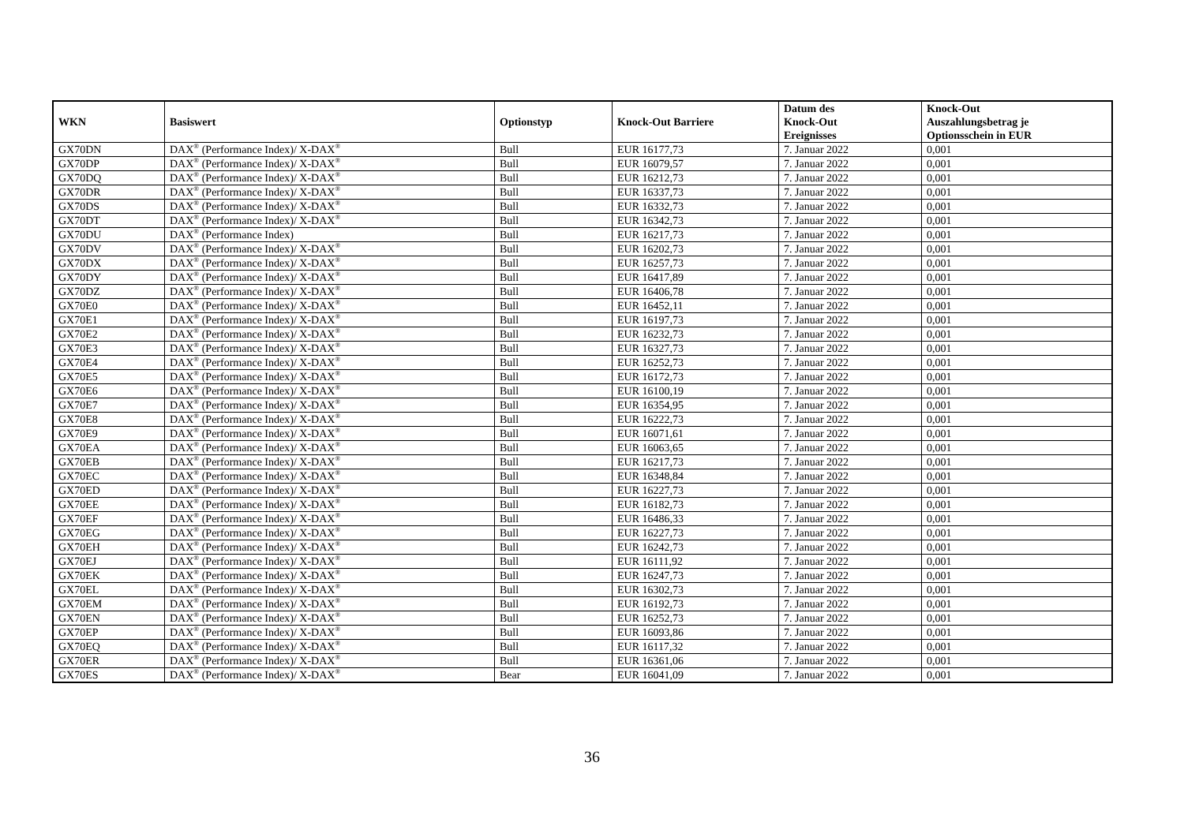| WKN | Basiswert | Optionstyp | Knock-Out Barriere | Datum des Knock-Out Ereignisses | Knock-Out Auszahlungsbetrag je Optionsschein in EUR |
| --- | --- | --- | --- | --- | --- |
| GX70DN | DAX<sup>®</sup> (Performance Index)/ X-DAX<sup>®</sup> | Bull | EUR 16177,73 | 7. Januar 2022 | 0,001 |
| GX70DP | DAX<sup>®</sup> (Performance Index)/ X-DAX<sup>®</sup> | Bull | EUR 16079,57 | 7. Januar 2022 | 0,001 |
| GX70DQ | DAX<sup>®</sup> (Performance Index)/ X-DAX<sup>®</sup> | Bull | EUR 16212,73 | 7. Januar 2022 | 0,001 |
| GX70DR | DAX<sup>®</sup> (Performance Index)/ X-DAX<sup>®</sup> | Bull | EUR 16337,73 | 7. Januar 2022 | 0,001 |
| GX70DS | DAX<sup>®</sup> (Performance Index)/ X-DAX<sup>®</sup> | Bull | EUR 16332,73 | 7. Januar 2022 | 0,001 |
| GX70DT | DAX<sup>®</sup> (Performance Index)/ X-DAX<sup>®</sup> | Bull | EUR 16342,73 | 7. Januar 2022 | 0,001 |
| GX70DU | DAX<sup>®</sup> (Performance Index) | Bull | EUR 16217,73 | 7. Januar 2022 | 0,001 |
| GX70DV | DAX<sup>®</sup> (Performance Index)/ X-DAX<sup>®</sup> | Bull | EUR 16202,73 | 7. Januar 2022 | 0,001 |
| GX70DX | DAX<sup>®</sup> (Performance Index)/ X-DAX<sup>®</sup> | Bull | EUR 16257,73 | 7. Januar 2022 | 0,001 |
| GX70DY | DAX<sup>®</sup> (Performance Index)/ X-DAX<sup>®</sup> | Bull | EUR 16417,89 | 7. Januar 2022 | 0,001 |
| GX70DZ | DAX<sup>®</sup> (Performance Index)/ X-DAX<sup>®</sup> | Bull | EUR 16406,78 | 7. Januar 2022 | 0,001 |
| GX70E0 | DAX<sup>®</sup> (Performance Index)/ X-DAX<sup>®</sup> | Bull | EUR 16452,11 | 7. Januar 2022 | 0,001 |
| GX70E1 | DAX<sup>®</sup> (Performance Index)/ X-DAX<sup>®</sup> | Bull | EUR 16197,73 | 7. Januar 2022 | 0,001 |
| GX70E2 | DAX<sup>®</sup> (Performance Index)/ X-DAX<sup>®</sup> | Bull | EUR 16232,73 | 7. Januar 2022 | 0,001 |
| GX70E3 | DAX<sup>®</sup> (Performance Index)/ X-DAX<sup>®</sup> | Bull | EUR 16327,73 | 7. Januar 2022 | 0,001 |
| GX70E4 | DAX<sup>®</sup> (Performance Index)/ X-DAX<sup>®</sup> | Bull | EUR 16252,73 | 7. Januar 2022 | 0,001 |
| GX70E5 | DAX<sup>®</sup> (Performance Index)/ X-DAX<sup>®</sup> | Bull | EUR 16172,73 | 7. Januar 2022 | 0,001 |
| GX70E6 | DAX<sup>®</sup> (Performance Index)/ X-DAX<sup>®</sup> | Bull | EUR 16100,19 | 7. Januar 2022 | 0,001 |
| GX70E7 | DAX<sup>®</sup> (Performance Index)/ X-DAX<sup>®</sup> | Bull | EUR 16354,95 | 7. Januar 2022 | 0,001 |
| GX70E8 | DAX<sup>®</sup> (Performance Index)/ X-DAX<sup>®</sup> | Bull | EUR 16222,73 | 7. Januar 2022 | 0,001 |
| GX70E9 | DAX<sup>®</sup> (Performance Index)/ X-DAX<sup>®</sup> | Bull | EUR 16071,61 | 7. Januar 2022 | 0,001 |
| GX70EA | DAX<sup>®</sup> (Performance Index)/ X-DAX<sup>®</sup> | Bull | EUR 16063,65 | 7. Januar 2022 | 0,001 |
| GX70EB | DAX<sup>®</sup> (Performance Index)/ X-DAX<sup>®</sup> | Bull | EUR 16217,73 | 7. Januar 2022 | 0,001 |
| GX70EC | DAX<sup>®</sup> (Performance Index)/ X-DAX<sup>®</sup> | Bull | EUR 16348,84 | 7. Januar 2022 | 0,001 |
| GX70ED | DAX<sup>®</sup> (Performance Index)/ X-DAX<sup>®</sup> | Bull | EUR 16227,73 | 7. Januar 2022 | 0,001 |
| GX70EE | DAX<sup>®</sup> (Performance Index)/ X-DAX<sup>®</sup> | Bull | EUR 16182,73 | 7. Januar 2022 | 0,001 |
| GX70EF | DAX<sup>®</sup> (Performance Index)/ X-DAX<sup>®</sup> | Bull | EUR 16486,33 | 7. Januar 2022 | 0,001 |
| GX70EG | DAX<sup>®</sup> (Performance Index)/ X-DAX<sup>®</sup> | Bull | EUR 16227,73 | 7. Januar 2022 | 0,001 |
| GX70EH | DAX<sup>®</sup> (Performance Index)/ X-DAX<sup>®</sup> | Bull | EUR 16242,73 | 7. Januar 2022 | 0,001 |
| GX70EJ | DAX<sup>®</sup> (Performance Index)/ X-DAX<sup>®</sup> | Bull | EUR 16111,92 | 7. Januar 2022 | 0,001 |
| GX70EK | DAX<sup>®</sup> (Performance Index)/ X-DAX<sup>®</sup> | Bull | EUR 16247,73 | 7. Januar 2022 | 0,001 |
| GX70EL | DAX<sup>®</sup> (Performance Index)/ X-DAX<sup>®</sup> | Bull | EUR 16302,73 | 7. Januar 2022 | 0,001 |
| GX70EM | DAX<sup>®</sup> (Performance Index)/ X-DAX<sup>®</sup> | Bull | EUR 16192,73 | 7. Januar 2022 | 0,001 |
| GX70EN | DAX<sup>®</sup> (Performance Index)/ X-DAX<sup>®</sup> | Bull | EUR 16252,73 | 7. Januar 2022 | 0,001 |
| GX70EP | DAX<sup>®</sup> (Performance Index)/ X-DAX<sup>®</sup> | Bull | EUR 16093,86 | 7. Januar 2022 | 0,001 |
| GX70EQ | DAX<sup>®</sup> (Performance Index)/ X-DAX<sup>®</sup> | Bull | EUR 16117,32 | 7. Januar 2022 | 0,001 |
| GX70ER | DAX<sup>®</sup> (Performance Index)/ X-DAX<sup>®</sup> | Bull | EUR 16361,06 | 7. Januar 2022 | 0,001 |
| GX70ES | DAX<sup>®</sup> (Performance Index)/ X-DAX<sup>®</sup> | Bear | EUR 16041,09 | 7. Januar 2022 | 0,001 |
36